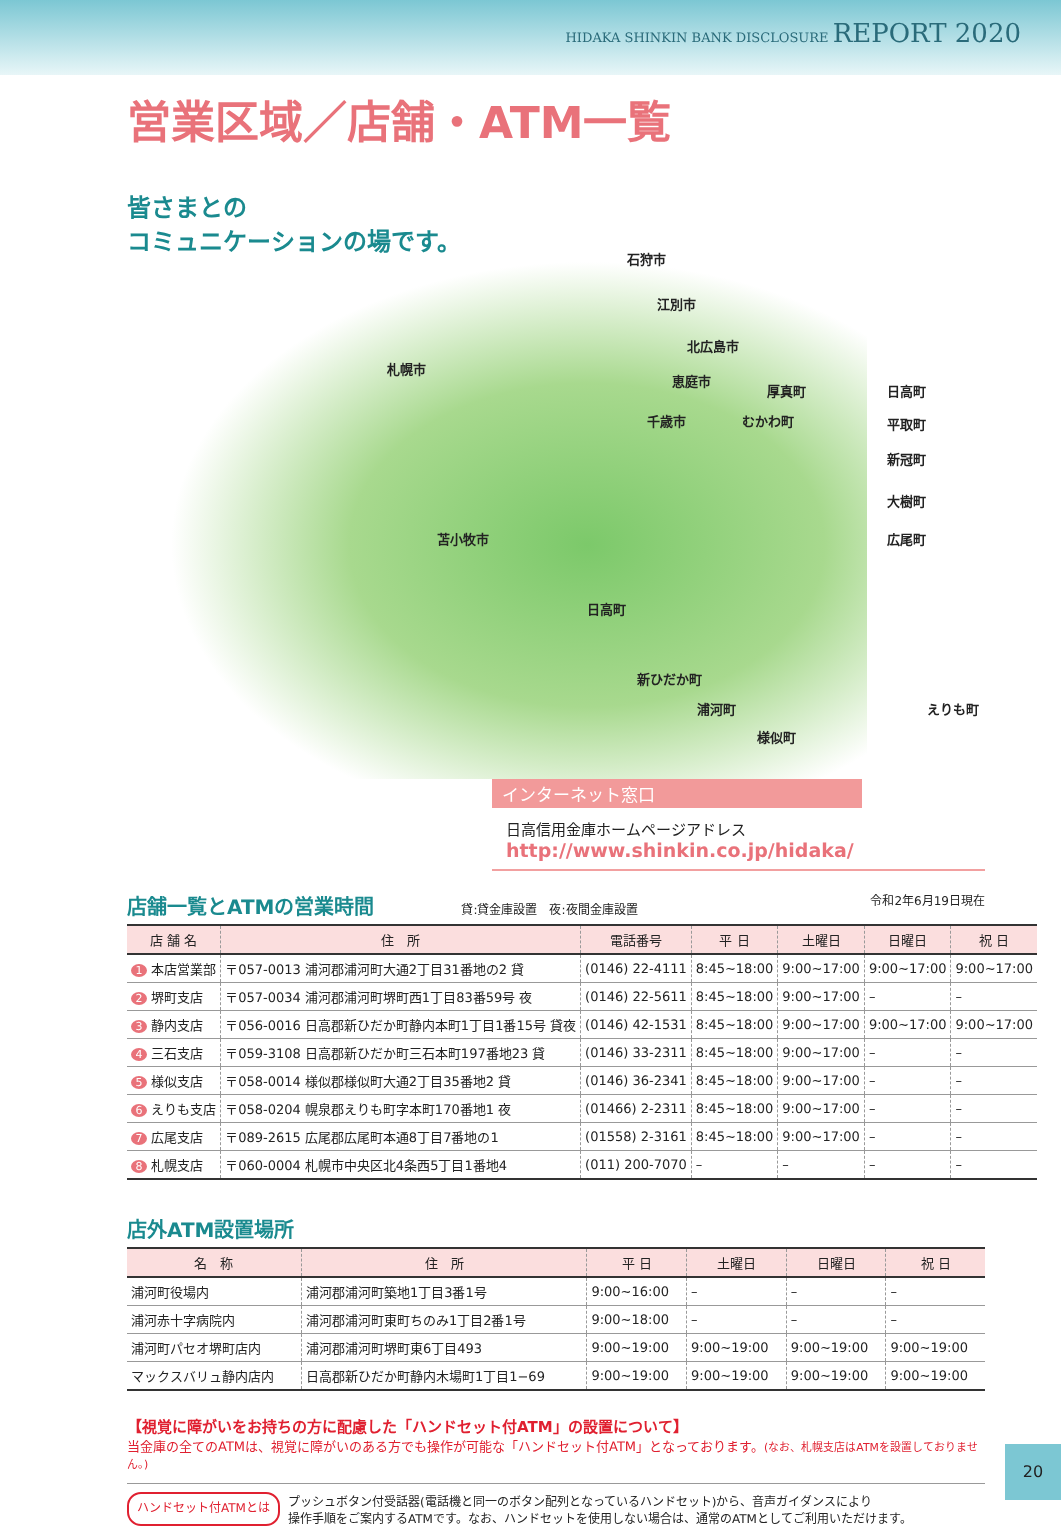HIDAKA SHINKIN BANK DISCLOSURE REPORT 2020
営業区域／店舗・ATM一覧
皆さまとの
コミュニケーションの場です。
石狩市
江別市
北広島市
札幌市
恵庭市
厚真町 日高町
千歳市 むかわ町 平取町
新冠町
大樹町
苫小牧市 広尾町
日高町
新ひだか町
浦河町 えりも町
様似町
インターネット窓口
日高信用金庫ホームページアドレス
http://www.shinkin.co.jp/hidaka/
店舗一覧とATMの営業時間 貸:貸金庫設置　夜:夜間金庫設置 令和2年6月19日現在
| 店 舗 名 | 住 所 | 電話番号 | 平 日 | 土曜日 | 日曜日 | 祝 日 |
| --- | --- | --- | --- | --- | --- | --- |
| 1 本店営業部 | 〒057-0013 浦河郡浦河町大通2丁目31番地の2 貸 | (0146) 22-4111 | 8:45~18:00 | 9:00~17:00 | 9:00~17:00 | 9:00~17:00 |
| 2 堺町支店 | 〒057-0034 浦河郡浦河町堺町西1丁目83番59号 夜 | (0146) 22-5611 | 8:45~18:00 | 9:00~17:00 | – | – |
| 3 静内支店 | 〒056-0016 日高郡新ひだか町静内本町1丁目1番15号 貸夜 | (0146) 42-1531 | 8:45~18:00 | 9:00~17:00 | 9:00~17:00 | 9:00~17:00 |
| 4 三石支店 | 〒059-3108 日高郡新ひだか町三石本町197番地23 貸 | (0146) 33-2311 | 8:45~18:00 | 9:00~17:00 | – | – |
| 5 様似支店 | 〒058-0014 様似郡様似町大通2丁目35番地2 貸 | (0146) 36-2341 | 8:45~18:00 | 9:00~17:00 | – | – |
| 6 えりも支店 | 〒058-0204 幌泉郡えりも町字本町170番地1 夜 | (01466) 2-2311 | 8:45~18:00 | 9:00~17:00 | – | – |
| 7 広尾支店 | 〒089-2615 広尾郡広尾町本通8丁目7番地の1 | (01558) 2-3161 | 8:45~18:00 | 9:00~17:00 | – | – |
| 8 札幌支店 | 〒060-0004 札幌市中央区北4条西5丁目1番地4 | (011) 200-7070 | – | – | – | – |
店外ATM設置場所
| 名 称 | 住 所 | 平 日 | 土曜日 | 日曜日 | 祝 日 |
| --- | --- | --- | --- | --- | --- |
| 浦河町役場内 | 浦河郡浦河町築地1丁目3番1号 | 9:00~16:00 | – | – | – |
| 浦河赤十字病院内 | 浦河郡浦河町東町ちのみ1丁目2番1号 | 9:00~18:00 | – | – | – |
| 浦河町パセオ堺町店内 | 浦河郡浦河町堺町東6丁目493 | 9:00~19:00 | 9:00~19:00 | 9:00~19:00 | 9:00~19:00 |
| マックスバリュ静内店内 | 日高郡新ひだか町静内木場町1丁目1−69 | 9:00~19:00 | 9:00~19:00 | 9:00~19:00 | 9:00~19:00 |
【視覚に障がいをお持ちの方に配慮した「ハンドセット付ATM」の設置について】
当金庫の全てのATMは、視覚に障がいのある方でも操作が可能な「ハンドセット付ATM」となっております。(なお、札幌支店はATMを設置しておりません。)
ハンドセット付ATMとは プッシュボタン付受話器(電話機と同一のボタン配列となっているハンドセット)から、音声ガイダンスにより
操作手順をご案内するATMです。なお、ハンドセットを使用しない場合は、通常のATMとしてご利用いただけます。
20